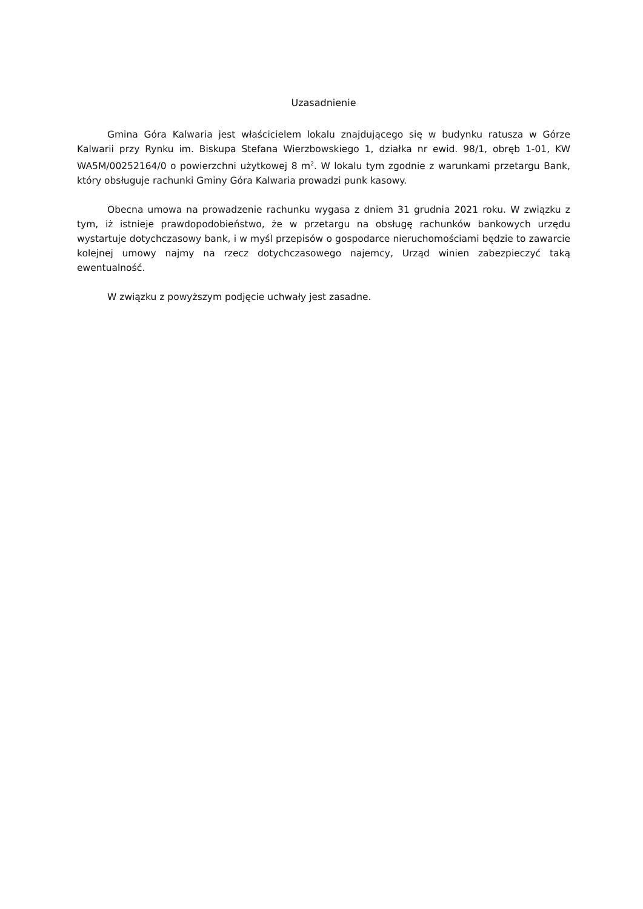Uzasadnienie
Gmina Góra Kalwaria jest właścicielem lokalu znajdującego się w budynku ratusza w Górze Kalwarii przy Rynku im. Biskupa Stefana Wierzbowskiego 1, działka nr ewid. 98/1, obręb 1-01, KW WA5M/00252164/0 o powierzchni użytkowej 8 m<sup>2</sup>. W lokalu tym zgodnie z warunkami przetargu Bank, który obsługuje rachunki Gminy Góra Kalwaria prowadzi punk kasowy.
Obecna umowa na prowadzenie rachunku wygasa z dniem 31 grudnia 2021 roku. W związku z tym, iż istnieje prawdopodobieństwo, że w przetargu na obsługę rachunków bankowych urzędu wystartuje dotychczasowy bank, i w myśl przepisów o gospodarce nieruchomościami będzie to zawarcie kolejnej umowy najmy na rzecz dotychczasowego najemcy, Urząd winien zabezpieczyć taką ewentualność.
W związku z powyższym podjęcie uchwały jest zasadne.